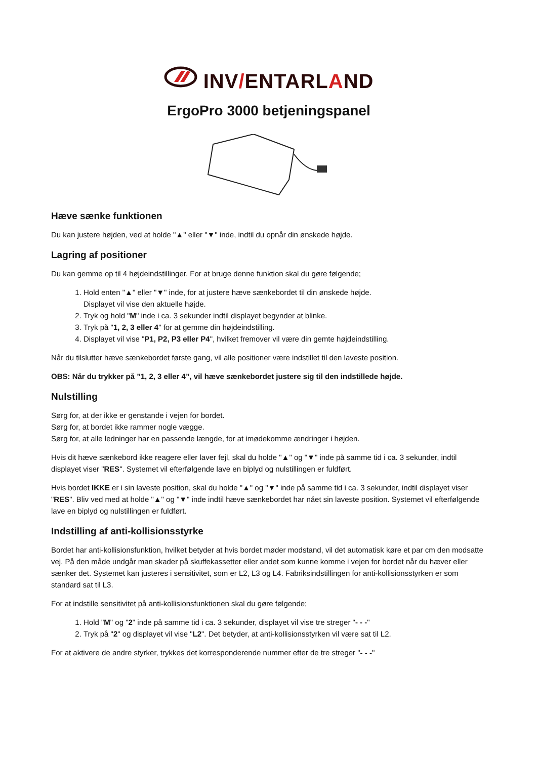INV/ENTARLAND
ErgoPro 3000 betjeningspanel
Hæve sænke funktionen
Du kan justere højden, ved at holde "▲" eller "▼" inde, indtil du opnår din ønskede højde.
Lagring af positioner
Du kan gemme op til 4 højdeindstillinger. For at bruge denne funktion skal du gøre følgende;
1. Hold enten "▲" eller "▼" inde, for at justere hæve sænkebordet til din ønskede højde.
Displayet vil vise den aktuelle højde.
2. Tryk og hold "M" inde i ca. 3 sekunder indtil displayet begynder at blinke.
3. Tryk på "1, 2, 3 eller 4" for at gemme din højdeindstilling.
4. Displayet vil vise "P1, P2, P3 eller P4", hvilket fremover vil være din gemte højdeindstilling.
Når du tilslutter hæve sænkebordet første gang, vil alle positioner være indstillet til den laveste position.
OBS: Når du trykker på ”1, 2, 3 eller 4”, vil hæve sænkebordet justere sig til den indstillede højde.
Nulstilling
Sørg for, at der ikke er genstande i vejen for bordet.
Sørg for, at bordet ikke rammer nogle vægge.
Sørg for, at alle ledninger har en passende længde, for at imødekomme ændringer i højden.
Hvis dit hæve sænkebord ikke reagere eller laver fejl, skal du holde "▲" og "▼" inde på samme tid i ca. 3 sekunder, indtil displayet viser "RES". Systemet vil efterfølgende lave en biplyd og nulstillingen er fuldført.
Hvis bordet IKKE er i sin laveste position, skal du holde "▲" og "▼" inde på samme tid i ca. 3 sekunder, indtil displayet viser "RES". Bliv ved med at holde "▲" og "▼" inde indtil hæve sænkebordet har nået sin laveste position. Systemet vil efterfølgende lave en biplyd og nulstillingen er fuldført.
Indstilling af anti-kollisionsstyrke
Bordet har anti-kollisionsfunktion, hvilket betyder at hvis bordet møder modstand, vil det automatisk køre et par cm den modsatte vej. På den måde undgår man skader på skuffekassetter eller andet som kunne komme i vejen for bordet når du hæver eller sænker det. Systemet kan justeres i sensitivitet, som er L2, L3 og L4. Fabriksindstillingen for anti-kollisionsstyrken er som standard sat til L3.
For at indstille sensitivitet på anti-kollisionsfunktionen skal du gøre følgende;
1. Hold "M" og "2" inde på samme tid i ca. 3 sekunder, displayet vil vise tre streger "- - -"
2. Tryk på "2" og displayet vil vise "L2". Det betyder, at anti-kollisionsstyrken vil være sat til L2.
For at aktivere de andre styrker, trykkes det korresponderende nummer efter de tre streger "- - -"